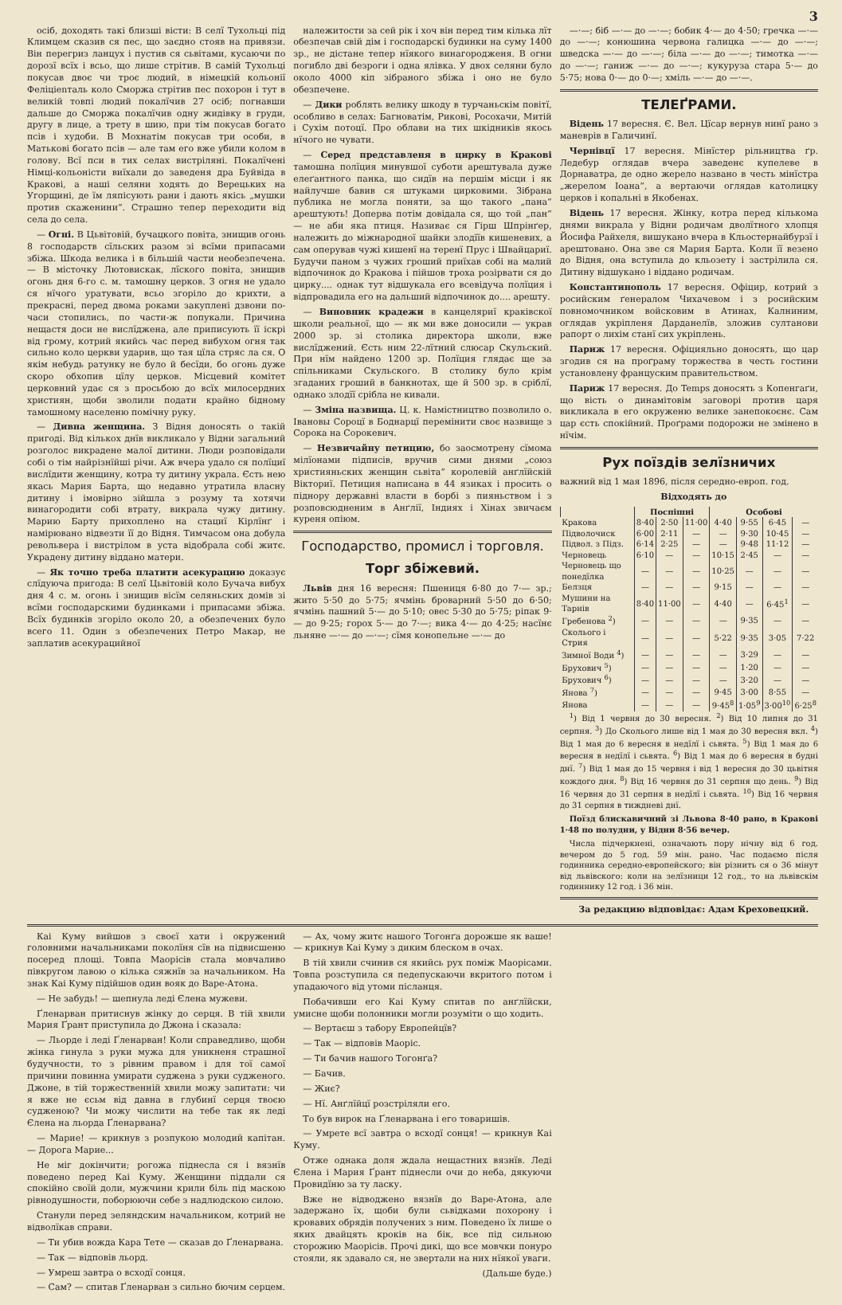3
осіб, доходять такі близші вісти: В селї Тухольці під Климцем сказив ся пес, що заєдно стояв на привязи. Він перегриз ланцух і пустив ся сьвітами, кусаючи по дорозї всїх і всьо, що лише стрітив. В самій Тухольці покусав двоє чи троє людий, в німецкій кольонії Феліцienталь коло Сморжа стрітив пес похорон і тут в великій товпі людий покалїчив 27 осіб; погнавши дальше до Сморжа покалїчив одну жидівку в груди, другу в лице, а трету в шию, при тім покусав богато псів і худоби. В Мохнатім покусав три особи, в Матькові богато псів — але там его вже убили колом в голову. Всї пси в тих селах вистріляні. Покалїчені Німці-кольоністи виїхали до заведеня дра Буйвіда в Кракові, а наші селяни ходять до Верецьких на Угорщині, де їм ляпісують рани і дають якісь „мушки против скаженини“. Страшно тепер переходити від села до села.
— Огні. В Цьвітовій, бучацкого повіта, знищив огонь 8 господарств сїльских разом зі всїми припасами збіжа. Шкода велика і в більшій части необезпечена. — В місточку Лютовискак, лїского повіта, знищив огонь дня 6-го с. м. тамошну церков. З огня не удало ся нїчого уратувати, всьо згоріло до крихти, а прекрасні, перед двома роками закуплені дзвони по-часи стопились, по части-ж попукали. Причина нещастя доси не вислїджена, але приписують її іскрі від грому, котрий якийсь час перед вибухом огня так сильно коло церкви ударив, що тая цїла стряс ла ся. О якім небудь ратунку не було й бесїди, бо огонь дуже скоро обхопив цїлу церков. Місцевий комітет церковний удає ся з просьбою до всїх милосердних християн, щоби зволили подати крайно бідному тамошному населеню помічну руку.
— Дивна женщина. З Відня доносять о такій пригоді. Від кількох днїв викликало у Відни загальний розголос викрадене малої дитини. Люди розповідали собі о тім найрізнїйші річи. Аж вчера удало ся полїциї вислїдити женщину, котра ту дитину украла. Єсть нею якась Мария Барта, що недавно утратила власну дитину і імовірно зійшла з розуму та хотячи винагородити собі втрату, викрала чужу дитину. Марию Барту прихоплено на стациї Кірлїнґ і намірювано відвезти її до Відня. Тимчасом она добула револьвера і вистрілом в уста відобрала собі житє. Украдену дитину віддано матери.
— Як точно треба платити асекурацию доказує слїдуюча пригода: В селї Цьвітовій коло Бучача вибух дня 4 с. м. огонь і знищив вісїм селяньских домів зі всїми господарскими будинками і припасами збіжа. Всїх будинків згоріло около 20, а обезпечених було всего 11. Один з обезпечених Петро Макар, не заплатив асекурацийної
належитости за сей рік і хоч він перед тим кілька лїт обезпечав свій дім і господарскі будинки на суму 1400 зр., не дістане тепер нїякого винагородженя. В огни погибло дві безроги і одна ялівка. У двох селяни було около 4000 кіп зібраного збіжа і оно не було обезпечене.
— Дики роблять велику шкоду в турчаньскім повітї, особливо в селах: Багноватім, Рикові, Росохачи, Митій і Сухім потоцї. Про облави на тих шкідників якось нїчого не чувати.
— Серед представленя в цирку в Кракові тамошна полїция минувшої суботи арештувала дуже елеґантного панка, що сидїв на першім місци і як найлучше бавив ся штуками цирковими. Зібрана публика не могла поняти, за що такого „пана“ арештують! Доперва потім довідала ся, що той „пан“ — не аби яка птиця. Називає ся Гірш Шпрінґер, належить до міжнародної шайки злодїїв кишеневих, а сам оперував чужі кишенї на теренї Прус і Швайцариї. Будучи паном з чужих гроший приїхав собі на малий відпочинок до Кракова і пійшов троха розірвати ся до цирку.... однак тут відшукала его всевідуча полїция і відпровадила его на дальший відпочинок до.... арешту.
— Виновник крадежи в канцеляриї краківскої школи реальної, що — як ми вже доносили — украв 2000 зр. зі столика директора школи, вже вислїджений. Єсть ним 22-лїтний слюсар Скульский. При нїм найдено 1200 зр. Полїция глядає ще за спільниками Скульского. В столику було крім згаданих гроший в банкнотах, ще й 500 зр. в сріблї, однако злодїї срібла не кивали.
— Зміна назвища. Ц. к. Намістництво позволило о. Івановы Сороцї в Боднарцї перемінити своє назвище з Сорока на Сорокевич.
— Незвичайну петицию, бо заосмотрену сїмома мілїонами підписів, вручив сими днями „союз християньских женщин сьвіта“ королевій анґлїйскій Вікториї. Петиция написана в 44 язиках і просить о піднору державні власти в борбі з пияньством і з розповсюдненим в Анґлії, Індиях і Хінах звичаєм куреня опіюм.
Господарство, промисл і торговля.
Торг збіжевий.
Львів дня 16 вересня: Пшениця 6·80 до 7·— зр.; жито 5·50 до 5·75; ячмінь броварний 5·50 до 6·50; ячмінь пашний 5·— до 5·10; овес 5·30 до 5·75; ріпак 9·— до 9·25; горох 5·— до 7·—; вика 4·— до 4·25; насїнє льняне —·— до —·—; сїмя конопельне —·— до
—·—; біб —·— до —·—; бобик 4·— до 4·50; гречка —·— до —·—; конюшина червона галицка —·— до —·—; шведска —·— до —·—; біла —·— до —·—; тимотка —·— до —·—; ганиж —·— до —·—; кукуруза стара 5·— до 5·75; нова 0·— до 0·—; хмiль —·— до —·—.
ТЕЛЕҐРАМИ.
Відень 17 вересня. Є. Вел. Цїсар вернув нинї рано з маневрів в Галичинї.
Чернівцї 17 вересня. Мінїстер рільництва ґр. Ледебур оглядав вчера заведенє купелеве в Дорнаватра, де одно жерело названо в честь мінїстра „жерелом Іоана“, а вертаючи оглядав католицку церков і копальні в Якобенах.
Відень 17 вересня. Жінку, котра перед кількома днями викрала у Відни родичам дволїтного хлопця Йосифа Райхеля, вишукано вчера в Кльостернайбурзї і арештовано. Она зве ся Мария Барта. Коли її везено до Відня, она вступила до кльозету і застрілила ся. Дитину відшукано і віддано родичам.
Константинополь 17 вересня. Офіцир, котрий з росийским ґенералом Чихачевом і з росийским повномочником войсковим в Атинах, Калниним, оглядав укріпленя Дарданелїв, зложив султанови рапорт о лихім станї сих укріплень.
Париж 17 вересня. Офіцияльно доносять, що цар згодив ся на проґраму торжества в честь гостини установлену француским правительством.
Париж 17 вересня. До Temps доносять з Копенгаґи, що вість о динамітовім заговорі против царя викликала в его окруженю велике занепокоєнє. Сам цар єсть спокійний. Проґрами подорожи не змінено в нїчім.
Рух поїздів зелїзничих
важний від 1 мая 1896, після середно-европ. год.
Відходять до
| | Поспішні | | | Особові | | | |
| --- | --- | --- | --- | --- | --- | --- | --- |
| Кракова | 8·40 | 2·50 | 11·00 | 4·40 | 9·55 | 6·45 | — |
| Підволочиск | 6·00 | 2·11 | — | — | 9·30 | 10·45 | — |
| Підвол. з Підз. | 6·14 | 2·25 | — | — | 9·48 | 11·12 | — |
| Черновець | 6·10 | — | — | 10·15 | 2·45 | — | — |
| Черновець що понедїлка | — | — | — | 10·25 | — | — | — |
| Белзця | — | — | — | 9·15 | — | — | — |
| Мушини на Тарнів | 8·40 | 11·00 | — | 4·40 | — | 6·45<sup>1</sup> | — |
| Гребенова <sup>2</sup>) | — | — | — | — | 9·35 | — | — |
| Сколього і Стрия | — | — | — | 5·22 | 9·35 | 3·05 | 7·22 |
| Зимної Води <sup>4</sup>) | — | — | — | — | 3·29 | — | — |
| Брухович <sup>5</sup>) | — | — | — | — | 1·20 | — | — |
| Брухович <sup>6</sup>) | — | — | — | — | 3·20 | — | — |
| Янова <sup>7</sup>) | — | — | — | 9·45 | 3·00 | 8·55 | — |
| Янова | — | — | — | 9·45<sup>8</sup> | 1·05<sup>9</sup> | 3·00<sup>10</sup> | 6·25<sup>8</sup> |
<sup>1</sup>) Від 1 червня до 30 вересня. <sup>2</sup>) Від 10 липня до 31 серпня. <sup>3</sup>) До Сколього лише від 1 мая до 30 вересня вкл. <sup>4</sup>) Від 1 мая до 6 вересня в недїлї і сьвята. <sup>5</sup>) Від 1 мая до 6 вересня в недїлї і сьвята. <sup>6</sup>) Від 1 мая до 6 вересня в будні днї. <sup>7</sup>) Від 1 мая до 15 червня і від 1 вересня до 30 цьвітня кождого дня. <sup>8</sup>) Від 16 червня до 31 серпня що день. <sup>9</sup>) Від 16 червня до 31 серпня в недїлї і сьвята. <sup>10</sup>) Від 16 червня до 31 серпня в тиждневі днї.
Поїзд блискавичний зі Львова 8·40 рано, в Кракові 1·48 по полудни, у Відни 8·56 вечер.
Числа підчеркнені, означають пору нічну від 6 год. вечером до 5 год. 59 мін. рано. Час подаємо після годинника середно-европейского; він різнить ся о 36 мінут від львівского: коли на зелїзници 12 год., то на львівскім годиннику 12 год. і 36 мін.
За редакцию відповідає: Адам Креховецкий.
Каі Куму вийшов з своєї хати і окружений головними начальниками поколїня сїв на підвисшеню посеред площі. Товпа Маорісів стала мовчаливо півкругом лавою о кілька сяжнїв за начальником. На знак Каі Куму підійшов один вояк до Варе-Атона.
— Не забудь! — шепнула леді Єлена мужеви.
Ґленарван притиснув жінку до серця. В тій хвили Мария Ґрант приступила до Джона і сказала:
— Льорде і леді Ґленарван! Коли справедливо, щоби жінка гинула з руки мужа для уникненя страшної будучности, то з рівним правом і для тої самої причини повинна умирати суджена з руки судженого. Джоне, в тій торжественній хвили можу запитати: чи я вже не єсьм від давна в глубинї серця твоєю судженою? Чи можу числити на тебе так як леді Єлена на льорда Ґленарвана?
— Марие! — крикнув з розпукою молодий капітан. — Дорога Марие...
Не міг докінчити; рогожа піднесла ся і вязнїв поведено перед Каі Куму. Женщини піддали ся спокійно своїй доли, мужчини крили біль під маскою рівнодушности, поборюючи себе з надлюдскою силою.
Станули перед зеляндским начальником, котрий не відволїкав справи.
— Ти убив вожда Кара Тете — сказав до Ґленарвана.
— Так — відповів льорд.
— Умреш завтра о всходї сонця.
— Сам? — спитав Ґленарван з сильно бючим серцем.
— Ах, чому житє нашого Тогонґа дорожше як ваше! — крикнув Каі Куму з диким блеском в очах.
В тій хвили счинив ся якийсь рух поміж Маорісами. Товпа розступила ся педепускаючи вкритого потом і упадаючого від утоми післанця.
Побачивши его Каі Куму спитав по анґлїйски, умисне щоби полонники могли розуміти о що ходить.
— Вертаєш з табору Европейцїв?
— Так — відповів Маоріс.
— Ти бачив нашого Тогонґа?
— Бачив.
— Жиє?
— Нї. Анґлїйцї розстріляли его.
То був вирок на Ґленарвана і его товаришів.
— Умрете всї завтра о всходї сонця! — крикнув Каі Куму.
Отже однака доля ждала нещастних вязнїв. Леді Єлена і Мария Ґрант піднесли очи до неба, дякуючи Провидїню за ту ласку.
Вже не відводжено вязнїв до Варе-Атона, але задержано їх, щоби були сьвідками похорону і кровавих обрядів получених з ним. Поведено їх лише о яких двайцять кроків на бік, все під сильною сторожию Маорісів. Прочі дикі, що все мовчки понуро стояли, як здавало ся, не звертали на них нїякої уваги.
(Дальше буде.)